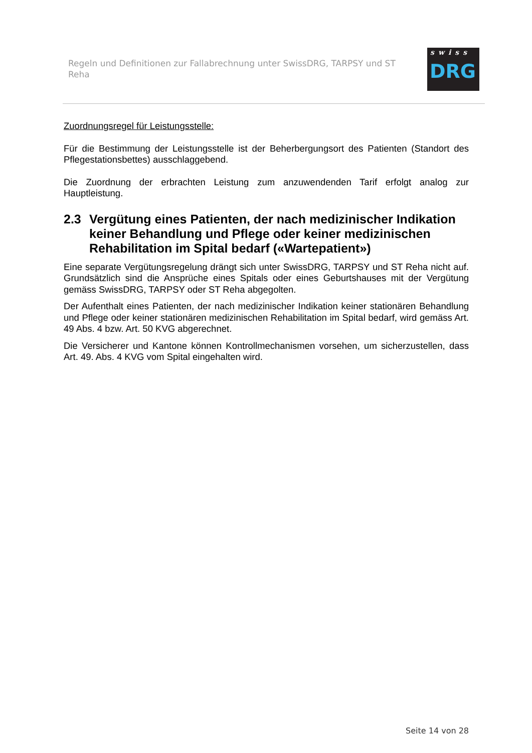Regeln und Definitionen zur Fallabrechnung unter SwissDRG, TARPSY und ST Reha
swiss
DRG
Zuordnungsregel für Leistungsstelle:
Für die Bestimmung der Leistungsstelle ist der Beherbergungsort des Patienten (Standort des Pflegestationsbettes) ausschlaggebend.
Die Zuordnung der erbrachten Leistung zum anzuwendenden Tarif erfolgt analog zur Hauptleistung.
2.3 Vergütung eines Patienten, der nach medizinischer Indikation keiner Behandlung und Pflege oder keiner medizinischen Rehabilitation im Spital bedarf («Wartepatient»)
Eine separate Vergütungsregelung drängt sich unter SwissDRG, TARPSY und ST Reha nicht auf. Grundsätzlich sind die Ansprüche eines Spitals oder eines Geburtshauses mit der Vergütung gemäss SwissDRG, TARPSY oder ST Reha abgegolten.
Der Aufenthalt eines Patienten, der nach medizinischer Indikation keiner stationären Behandlung und Pflege oder keiner stationären medizinischen Rehabilitation im Spital bedarf, wird gemäss Art. 49 Abs. 4 bzw. Art. 50 KVG abgerechnet.
Die Versicherer und Kantone können Kontrollmechanismen vorsehen, um sicherzustellen, dass Art. 49. Abs. 4 KVG vom Spital eingehalten wird.
Seite 14 von 28